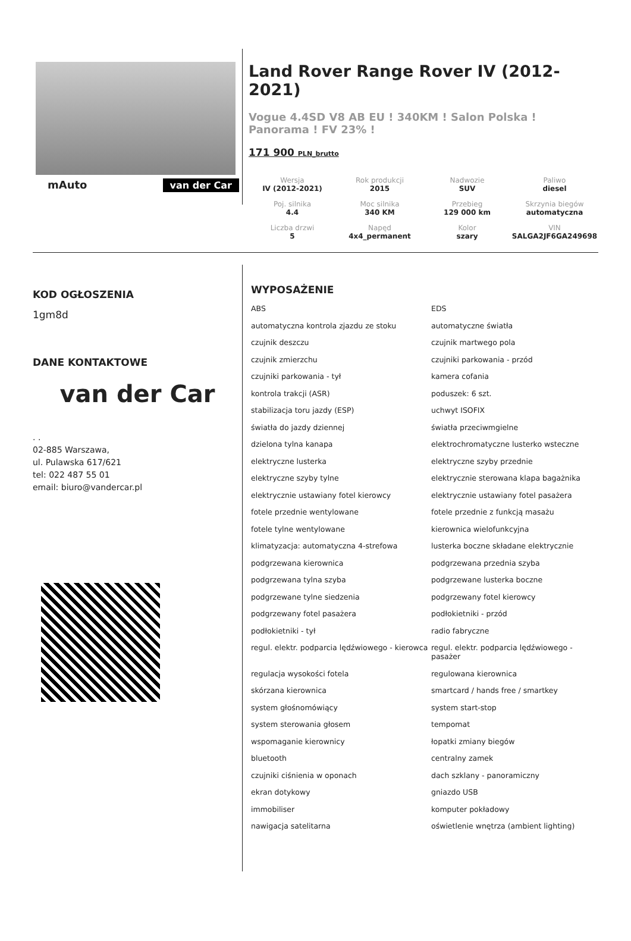mAuto van der Car
Land Rover Range Rover IV (2012-2021)
Vogue 4.4SD V8 AB EU ! 340KM ! Salon Polska ! Panorama ! FV 23% !
171 900 PLN_brutto
| Wersja IV (2012-2021) | Rok produkcji 2015 | Nadwozie SUV | Paliwo diesel |
| Poj. silnika 4.4 | Moc silnika 340 KM | Przebieg 129 000 km | Skrzynia biegów automatyczna |
| Liczba drzwi 5 | Napęd 4x4_permanent | Kolor szary | VIN SALGA2JF6GA249698 |
KOD OGŁOSZENIA
1gm8d
DANE KONTAKTOWE
van der Car
. .
02-885 Warszawa,
ul. Pulawska 617/621
tel: 022 487 55 01
email: biuro@vandercar.pl
WYPOSAŻENIE
ABS
EDS
automatyczna kontrola zjazdu ze stoku
automatyczne światła
czujnik deszczu
czujnik martwego pola
czujnik zmierzchu
czujniki parkowania - przód
czujniki parkowania - tył
kamera cofania
kontrola trakcji (ASR)
poduszek: 6 szt.
stabilizacja toru jazdy (ESP)
uchwyt ISOFIX
światła do jazdy dziennej
światła przeciwmgielne
dzielona tylna kanapa
elektrochromatyczne lusterko wsteczne
elektryczne lusterka
elektryczne szyby przednie
elektryczne szyby tylne
elektrycznie sterowana klapa bagażnika
elektrycznie ustawiany fotel kierowcy
elektrycznie ustawiany fotel pasażera
fotele przednie wentylowane
fotele przednie z funkcją masażu
fotele tylne wentylowane
kierownica wielofunkcyjna
klimatyzacja: automatyczna 4-strefowa
lusterka boczne składane elektrycznie
podgrzewana kierownica
podgrzewana przednia szyba
podgrzewana tylna szyba
podgrzewane lusterka boczne
podgrzewane tylne siedzenia
podgrzewany fotel kierowcy
podgrzewany fotel pasażera
podłokietniki - przód
podłokietniki - tył
radio fabryczne
regul. elektr. podparcia lędźwiowego - kierowca
regul. elektr. podparcia lędźwiowego - pasażer
regulacja wysokości fotela
regulowana kierownica
skórzana kierownica
smartcard / hands free / smartkey
system głośnomówiący
system start-stop
system sterowania głosem
tempomat
wspomaganie kierownicy
łopatki zmiany biegów
bluetooth
centralny zamek
czujniki ciśnienia w oponach
dach szklany - panoramiczny
ekran dotykowy
gniazdo USB
immobiliser
komputer pokładowy
nawigacja satelitarna
oświetlenie wnętrza (ambient lighting)